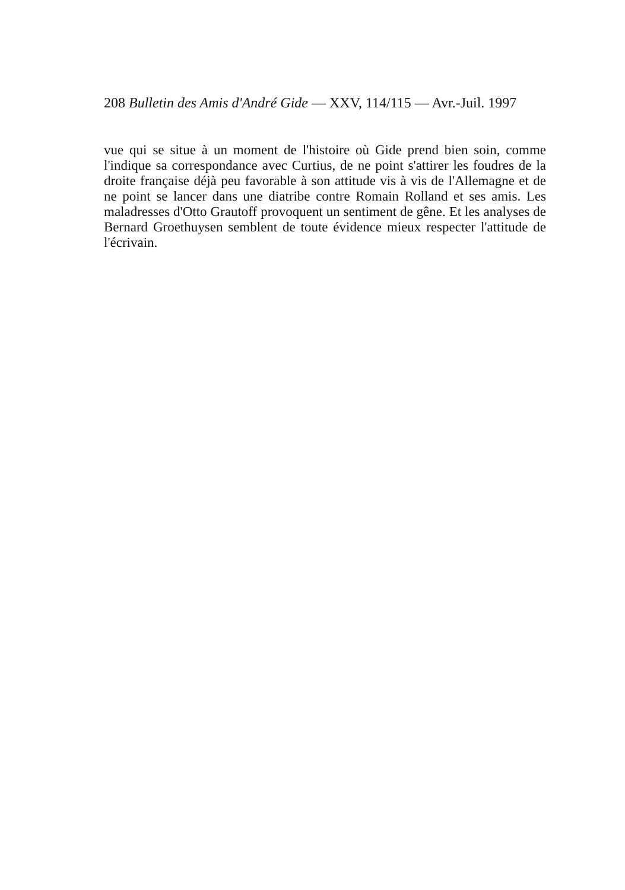208 Bulletin des Amis d'André Gide — XXV, 114/115 — Avr.-Juil. 1997
vue qui se situe à un moment de l'histoire où Gide prend bien soin, comme l'indique sa correspondance avec Curtius, de ne point s'attirer les foudres de la droite française déjà peu favorable à son attitude vis à vis de l'Allemagne et de ne point se lancer dans une diatribe contre Romain Rolland et ses amis. Les maladresses d'Otto Grautoff provoquent un sentiment de gêne. Et les analyses de Bernard Groethuysen semblent de toute évidence mieux respecter l'attitude de l'écrivain.